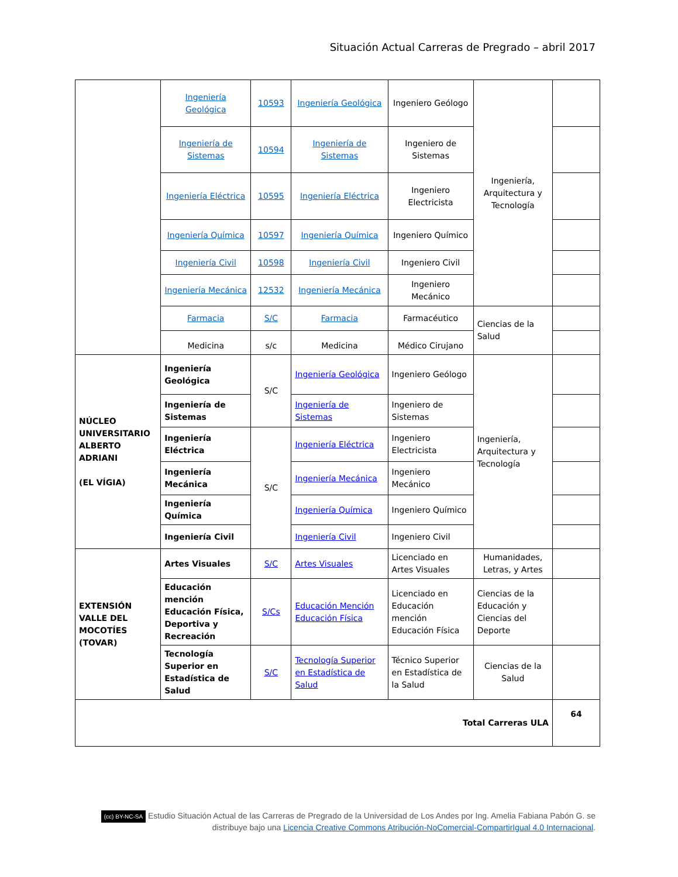Situación Actual Carreras de Pregrado – abril 2017
| | Ingeniería Geológica | 10593 | Ingeniería Geológica | Ingeniero Geólogo | Ingeniería, Arquitectura y Tecnología | |
| | Ingeniería de Sistemas | 10594 | Ingeniería de Sistemas | Ingeniero de Sistemas | | |
| | Ingeniería Eléctrica | 10595 | Ingeniería Eléctrica | Ingeniero Electricista | | |
| | Ingeniería Química | 10597 | Ingeniería Química | Ingeniero Químico | | |
| | Ingeniería Civil | 10598 | Ingeniería Civil | Ingeniero Civil | | |
| | Ingeniería Mecánica | 12532 | Ingeniería Mecánica | Ingeniero Mecánico | | |
| | Farmacia | S/C | Farmacia | Farmacéutico | Ciencias de la Salud | |
| | Medicina | s/c | Medicina | Médico Cirujano | | |
| NÚCLEO UNIVERSITARIO ALBERTO ADRIANI (EL VÍGIA) | Ingeniería Geológica | S/C | Ingeniería Geológica | Ingeniero Geólogo | Ingeniería, Arquitectura y Tecnología | |
| | Ingeniería de Sistemas | | Ingeniería de Sistemas | Ingeniero de Sistemas | | |
| | Ingeniería Eléctrica | S/C | Ingeniería Eléctrica | Ingeniero Electricista | | |
| | Ingeniería Mecánica | | Ingeniería Mecánica | Ingeniero Mecánico | | |
| | Ingeniería Química | | Ingeniería Química | Ingeniero Químico | | |
| | Ingeniería Civil | | Ingeniería Civil | Ingeniero Civil | | |
| EXTENSIÓN VALLE DEL MOCOTÍES (TOVAR) | Artes Visuales | S/C | Artes Visuales | Licenciado en Artes Visuales | Humanidades, Letras, y Artes | |
| | Educación mención Educación Física, Deportiva y Recreación | S/Cs | Educación Mención Educación Física | Licenciado en Educación mención Educación Física | Ciencias de la Educación y Ciencias del Deporte | |
| | Tecnología Superior en Estadística de Salud | S/C | Tecnología Superior en Estadística de Salud | Técnico Superior en Estadística de la Salud | Ciencias de la Salud | |
| Total Carreras ULA | | | | | | 64 |
(cc) BY-NC-SA Estudio Situación Actual de las Carreras de Pregrado de la Universidad de Los Andes por Ing. Amelia Fabiana Pabón G. se distribuye bajo una Licencia Creative Commons Atribución-NoComercial-CompartirIgual 4.0 Internacional.